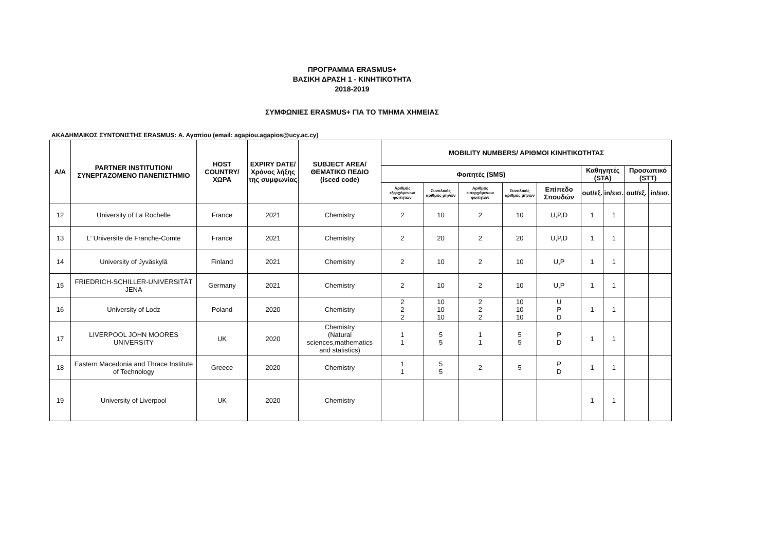ΠΡΟΓΡΑΜΜΑ ERASMUS+
ΒΑΣΙΚΗ ΔΡΑΣΗ 1 - ΚΙΝΗΤΙΚΟΤΗΤΑ
2018-2019
ΣΥΜΦΩΝΙΕΣ ERASMUS+ ΓΙΑ ΤΟ ΤΜΗΜΑ ΧΗΜΕΙΑΣ
ΑΚΑΔΗΜΑΙΚΟΣ ΣΥΝΤΟΝΙΣΤΗΣ ERASMUS: Α. Αγαπίου (email: agapiou.agapios@ucy.ac.cy)
| Α/Α | PARTNER INSTITUTION/ ΣΥΝΕΡΓΑΖΟΜΕΝΟ ΠΑΝΕΠΙΣΤΗΜΙΟ | HOST COUNTRY/ ΧΩΡΑ | EXPIRY DATE/ Χρόνος λήξης της συμφωνίας | SUBJECT AREA/ ΘΕΜΑΤΙΚΟ ΠΕΔΙΟ (isced code) | MOBILITY NUMBERS/ ΑΡΙΘΜΟΙ ΚΙΝΗΤΙΚΟΤΗΤΑΣ | | | | | | | | |
| --- | --- | --- | --- | --- | --- | --- | --- | --- | --- | --- | --- | --- | --- |
| | | | | | Φοιτητές (SMS) | | | | | Καθηγητές (STA) | | Προσωπικό (STT) | |
| | | | | | Αριθμός εξερχόμενων φοιτητών | Συνολικός αριθμός μηνών | Αριθμός εισερχόμενων φοιτητών | Συνολικός αριθμός μηνών | Επίπεδο Σπουδών | out/εξ. | in/εισ. | out/εξ. | in/εισ. |
| 12 | University of La Rochelle | France | 2021 | Chemistry | 2 | 10 | 2 | 10 | U,P,D | 1 | 1 | | |
| 13 | L' Universite de Franche-Comte | France | 2021 | Chemistry | 2 | 20 | 2 | 20 | U,P,D | 1 | 1 | | |
| 14 | University of Jyväskylä | Finland | 2021 | Chemistry | 2 | 10 | 2 | 10 | U,P | 1 | 1 | | |
| 15 | FRIEDRICH-SCHILLER-UNIVERSITÄT JENA | Germany | 2021 | Chemistry | 2 | 10 | 2 | 10 | U,P | 1 | 1 | | |
| 16 | University of Lodz | Poland | 2020 | Chemistry | 2 2 2 | 10 10 10 | 2 2 2 | 10 10 10 | U P D | 1 | 1 | | |
| 17 | LIVERPOOL JOHN MOORES UNIVERSITY | UK | 2020 | Chemistry (Natural sciences,mathematics and statistics) | 1 1 | 5 5 | 1 1 | 5 5 | P D | 1 | 1 | | |
| 18 | Eastern Macedonia and Thrace Institute of Technology | Greece | 2020 | Chemistry | 1 1 | 5 5 | 2 | 5 | P D | 1 | 1 | | |
| 19 | University of Liverpool | UK | 2020 | Chemistry | | | | | | 1 | 1 | | |